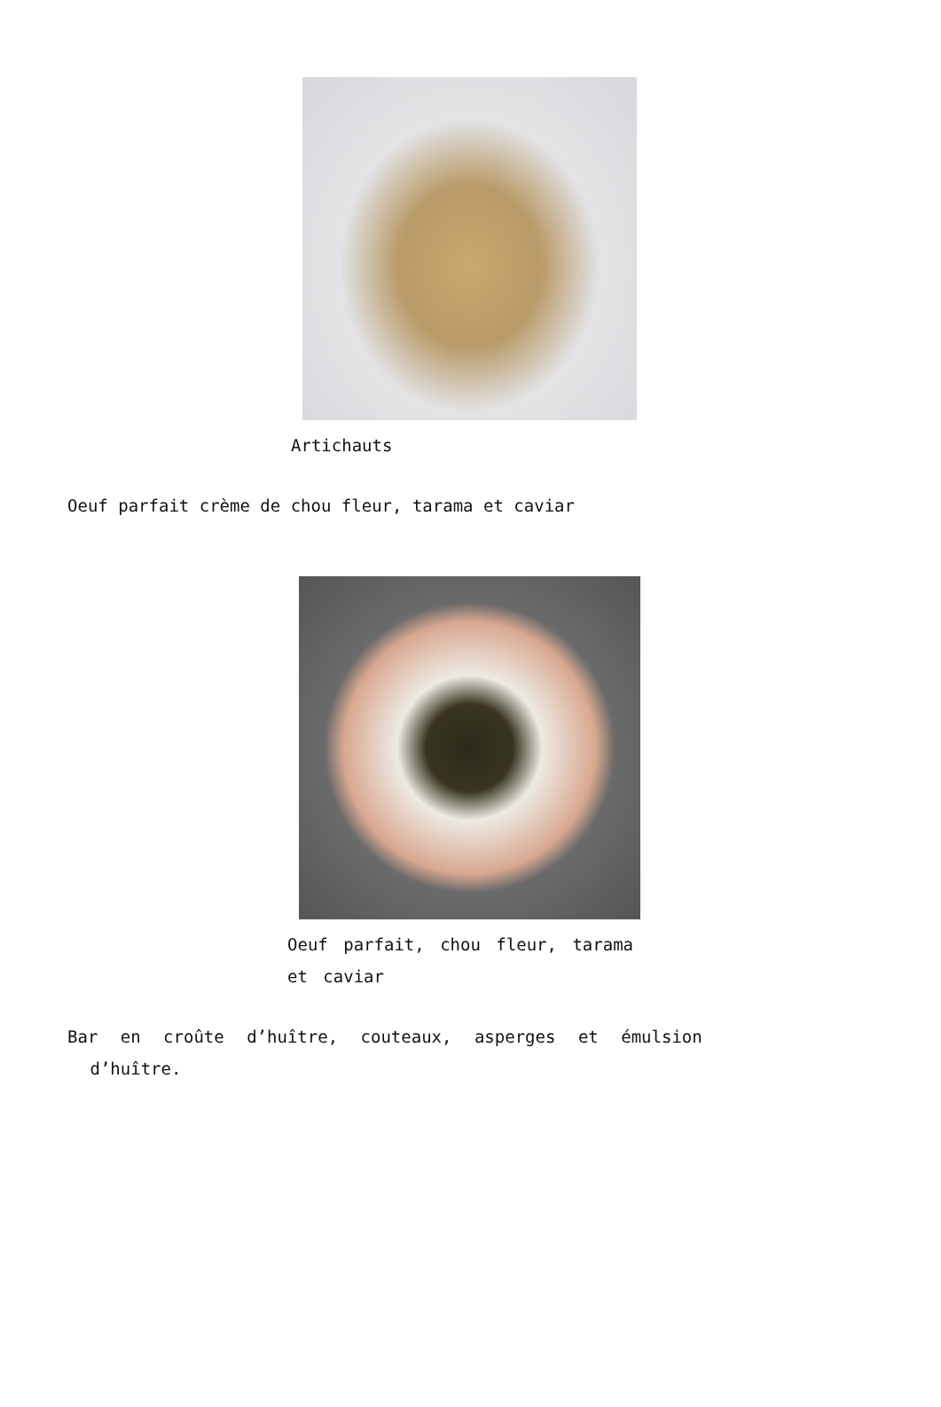Artichauts
Oeuf parfait crème de chou fleur, tarama et caviar
Oeuf parfait, chou fleur, tarama et caviar
Bar en croûte d’huître, couteaux, asperges et émulsion
d’huître.